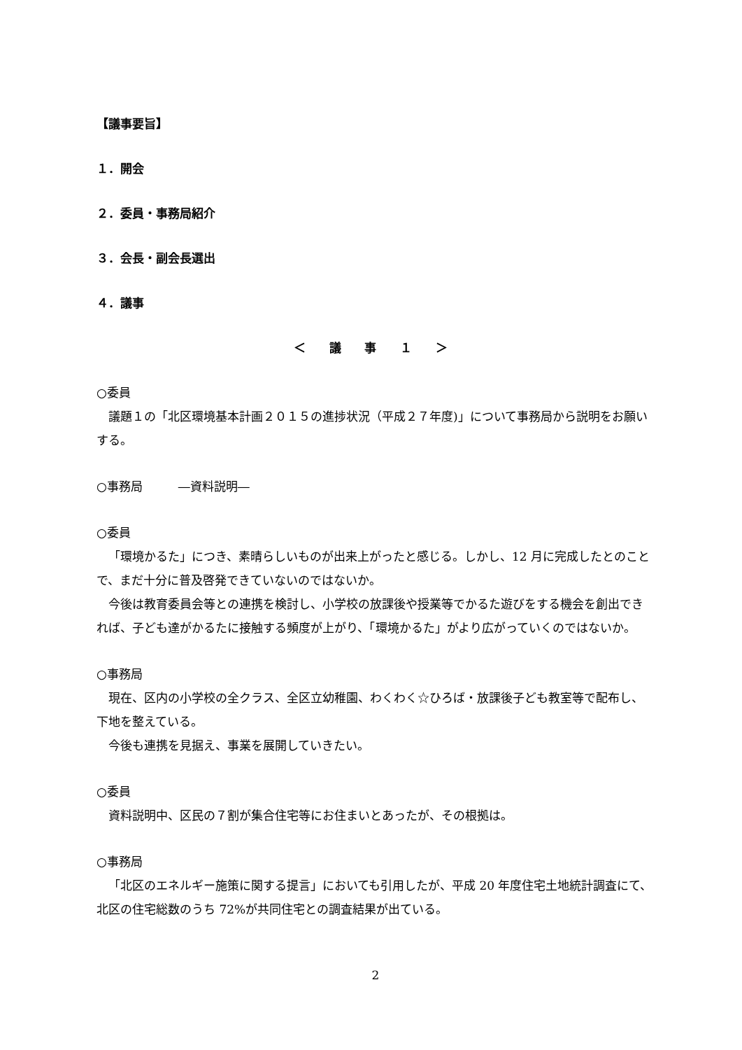【議事要旨】
１．開会
２．委員・事務局紹介
３．会長・副会長選出
４．議事
＜ 議 事 １ ＞
○委員
議題１の「北区環境基本計画２０１５の進捗状況（平成２７年度)」について事務局から説明をお願いする。
○事務局　　　―資料説明―
○委員
「環境かるた」につき、素晴らしいものが出来上がったと感じる。しかし、12 月に完成したとのことで、まだ十分に普及啓発できていないのではないか。
今後は教育委員会等との連携を検討し、小学校の放課後や授業等でかるた遊びをする機会を創出できれば、子ども達がかるたに接触する頻度が上がり、「環境かるた」がより広がっていくのではないか。
○事務局
現在、区内の小学校の全クラス、全区立幼稚園、わくわく☆ひろば・放課後子ども教室等で配布し、下地を整えている。
今後も連携を見据え、事業を展開していきたい。
○委員
資料説明中、区民の７割が集合住宅等にお住まいとあったが、その根拠は。
○事務局
「北区のエネルギー施策に関する提言」においても引用したが、平成 20 年度住宅土地統計調査にて、北区の住宅総数のうち 72%が共同住宅との調査結果が出ている。
2